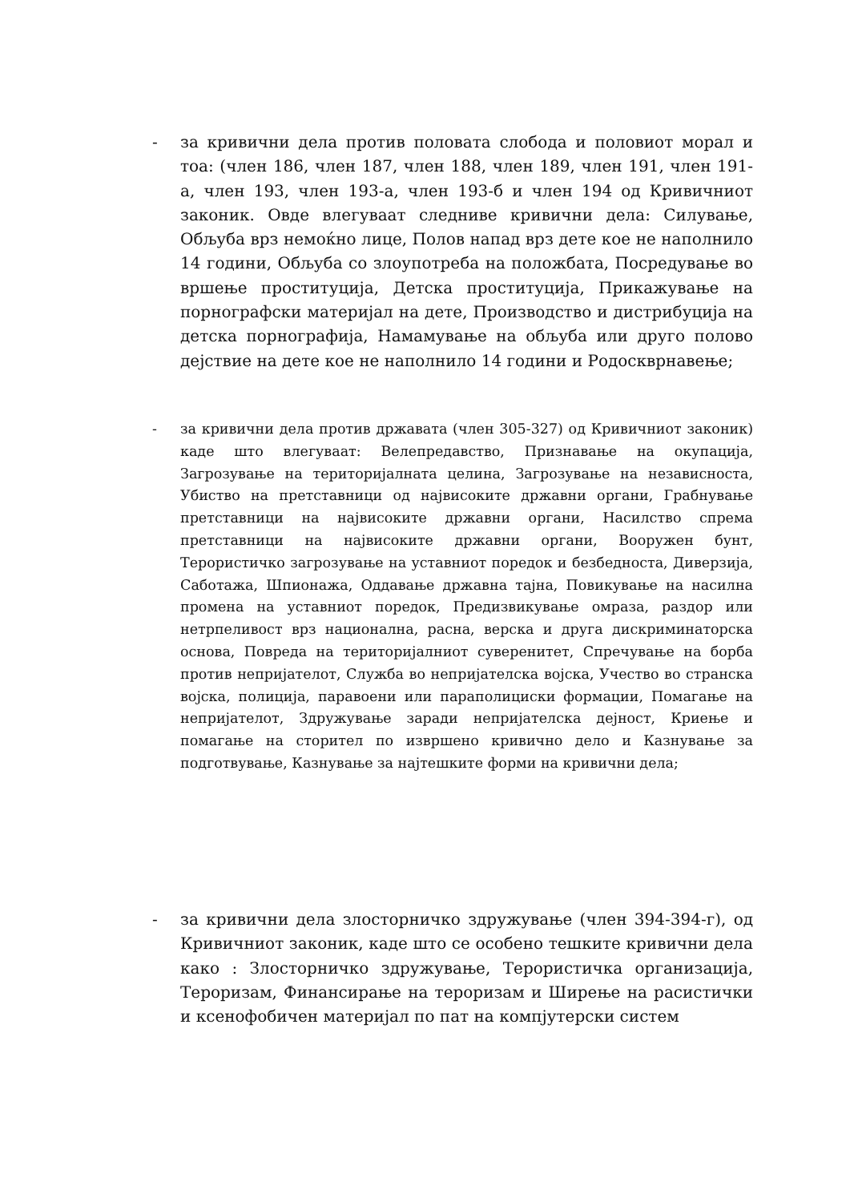- за кривични дела против половата слобода и половиот морал и тоа: (член 186, член 187, член 188, член 189, член 191, член 191-а, член 193, член 193-а, член 193-б и член 194 од Кривичниот законик. Овде влегуваат следниве кривични дела: Силување, Обљуба врз немоќно лице, Полов напад врз дете кое не наполнило 14 години, Обљуба со злоупотреба на положбата, Посредување во вршење проституција, Детска проституција, Прикажување на порнографски материјал на дете, Производство и дистрибуција на детска порнографија, Намамување на обљуба или друго полово дејствие на дете кое не наполнило 14 години и Родоскврнавење;
- за кривични дела против државата (член 305-327) од Кривичниот законик) каде што влегуваат: Велепредавство, Признавање на окупација, Загрозување на територијалната целина, Загрозување на независноста, Убиство на претставници од највисоките државни органи, Грабнување претставници на највисоките државни органи, Насилство спрема претставници на највисоките државни органи, Вооружен бунт, Терористичко загрозување на уставниот поредок и безбедноста, Диверзија, Саботажа, Шпионажа, Оддавање државна тајна, Повикување на насилна промена на уставниот поредок, Предизвикување омраза, раздор или нетрпеливост врз национална, расна, верска и друга дискриминаторска основа, Повреда на територијалниот суверенитет, Спречување на борба против непријателот, Служба во непријателска војска, Учество во странска војска, полиција, паравоени или параполициски формации, Помагање на непријателот, Здружување заради непријателска дејност, Криење и помагање на сторител по извршено кривично дело и Казнување за подготвување, Казнување за најтешките форми на кривични дела;
- за кривични дела злосторничко здружување (член 394-394-г), од Кривичниот законик, каде што се особено тешките кривични дела како : Злосторничко здружување, Терористичка организација, Тероризам, Финансирање на тероризам и Ширење на расистички и ксенофобичен материјал по пат на компјутерски систем